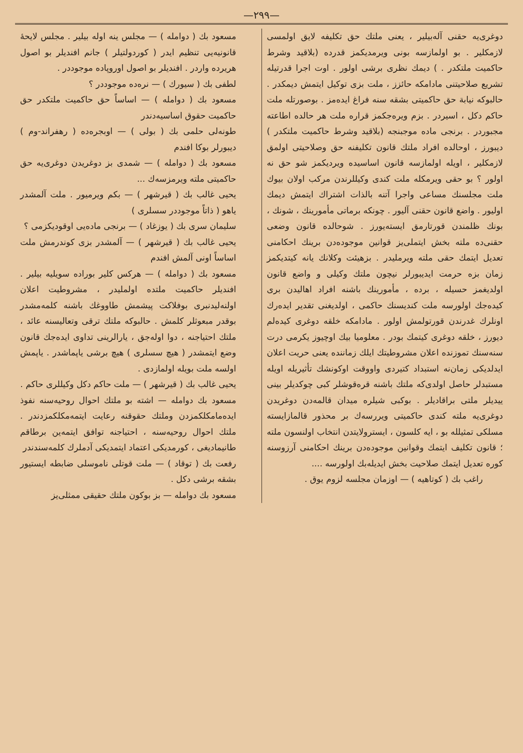—٢٩٩—
دوغری‌یه حقنی آله‌بیلیر ، یعنی ملتك حق تکلیفه لایق اولمسی لازمکلیر . بو اولمازسه بونی ویرمدیکمز قدرده (بلاقید وشرط حاکمیت ملتکدر . ) دیمك نظری برشی اولور . اوت اجرا قدرتیله تشریع صلاحیتنی مادامکه حائزز ، ملت بزی توکیل ایتمش دیمکدر . حالبوکه نیابة حق حاکمیتی بشقه سنه فراغ ایده‌مز . بوصورتله ملت حاکم دکل ، اسیردر . بزم ویره‌جکمز قراره ملت هر حالده اطاعته مجبوردر . برنجی ماده موجبنجه (بلاقید وشرط حاکمیت ملتکدر ) دیبورز ، اوحالده افراد ملتك قانون تکلیفنه حق وصلاحیتی اولمق لازمکلیر ، اویله اولمازسه قانون اساسیده ویردیکمز شو حق نه اولور ؟ بو حقی ویرمکله ملت کندی وکیللرندن مرکب اولان بیوك ملت مجلسنك مساعی واجرا آتنه بالذات اشتراك ایتمش دیمك اولیور . واضع قانون حقنی آلیور . چونکه برماتی مأمورینك ، شونك ، بونك ظلمندن قورتارمق ایسته‌یورز . شوحالده قانون وضعی حقنی‌ده ملته بخش ایتملی‌یز قوانین موجوده‌دن برینك احکامنی تعدیل ایتمك حقی ملته ویرملیدر . بزهیئت وکلانك یانه کیتدیکمز زمان بزه حرمت ایدیبورلر نیچون ملتك وکیلی و واضع قانون اولدیغمز حسیله ، برده ، مأمورینك باشنه افراد اهالیدن بری کیده‌جك اولورسه ملت کندیسنك حاکمی ، اولدیغنی تقدیر ایده‌رك اونلرك غدرندن قورتولمش اولور . مادامکه خلقه دوغری کیده‌لم دیورز ، خلقه دوغری کیتمك بودر . معلومیا بیك اوچیوز یکرمی درت سنه‌سنك تموزنده اعلان مشروطیتك ایلك زماننده یعنی حریت اعلان ایدلدیکی زمان‌نه استبداد کتیردی واووقت اوکونشك تأثیریله اویله مستبدلر حاصل اولدی‌که ملتك باشنه قره‌قوشلر کبی چوکدیلر بینی ییدیلر ملتی براقادیلر . بوکبی شیلره میدان قالمه‌دن دوغریدن دوغری‌یه ملته کندی حاکمیتی ویررسه‌ك بر محذور قالمازایسته مسلکی تمثیلله بو ، ایه کلسون ، ایسترولایتدن انتخاب اولنسون ملته ؛ قانون تکلیف ایتمك وقوانین موجوده‌دن برینك احکامنی آرزوسنه کوره تعدیل ایتمك صلاحیت بخش ایدیله‌بك اولورسه ....
راغب بك ( کوتاهیه ) — اوزمان مجلسه لزوم یوق .
مسعود بك ( دوامله ) — مجلس ینه اوله بیلیر . مجلس لایحهٔ قانونیه‌یی تنظیم ایدر ( کوردولتیلر ) جانم افندیلر بو اصول هریرده واردر . افندیلر بو اصول اوروپاده موجوددر .
لطفی بك ( سیورك ) — نره‌ده موجوددر ؟
مسعود بك ( دوامله ) — اساساً حق حاکمیت ملتکدر حق حاکمیت حقوق اساسیه‌دندر
طونه‌لی حلمی بك ( بولی ) — اوبجره‌ده ( رهفراند-وم ) دیبورلر بوکا افندم
مسعود بك ( دوامله ) — شمدی بز دوغریدن دوغری‌یه حق حاکمیتی ملته ویرمزسه‌ك ...
یحیی غالب بك ( قیرشهر ) — بکم ویرمیور . ملت آلمشدر یاهو ( ذاتاً موجوددر سسلری )
سلیمان سری بك ( یوزغاد ) — برنجی ماده‌یی اوقودیکزمی ؟
یحیی غالب بك ( قیرشهر ) — آلمشدر بزی کوندرمش ملت اساساً اونی آلمش افندم
مسعود بك ( دوامله ) — هرکس کلیر بوراده سویلیه بیلیر . افندیلر حاکمیت ملتده اولملیدر ، مشروطیت اعلان اولنه‌لیدنبری بوفلاکت پیشمش طاووغك باشنه کلمه‌مشدر بوقدر مبعوثلر کلمش . حالبوکه ملتك ترقی وتعالیسنه عائد ، ملتك احتیاجنه ، دوا اوله‌جق ، یارالرینی تداوی ایده‌جك قانون وضع ایتمشدر ( هیچ سسلری ) هیچ برشی یاپماشدر . یاپمش اولسه ملت بویله اولمازدی .
یحیی غالب بك ( قیرشهر ) — ملت حاکم دکل وکیللری حاکم .
مسعود بك دوامله — اشته بو ملتك احوال روحیه‌سنه نفوذ ایده‌مامکلکمزدن وملتك حقوقنه رعایت ایتمه‌مکلکمزدندر . ملتك احوال روحیه‌سنه ، احتیاجنه توافق ایتمه‌ین برطاقم طانیمادیغی ، کورمدیکی اعتماد ایتمدیکی آدملرك کلمه‌سندندر
رفعت بك ( توقاد ) — ملت قوتلی ناموسلی ضابطه ایستیور بشقه برشی دکل .
مسعود بك دوامله — بز بوکون ملتك حقیقی ممثلی‌یز